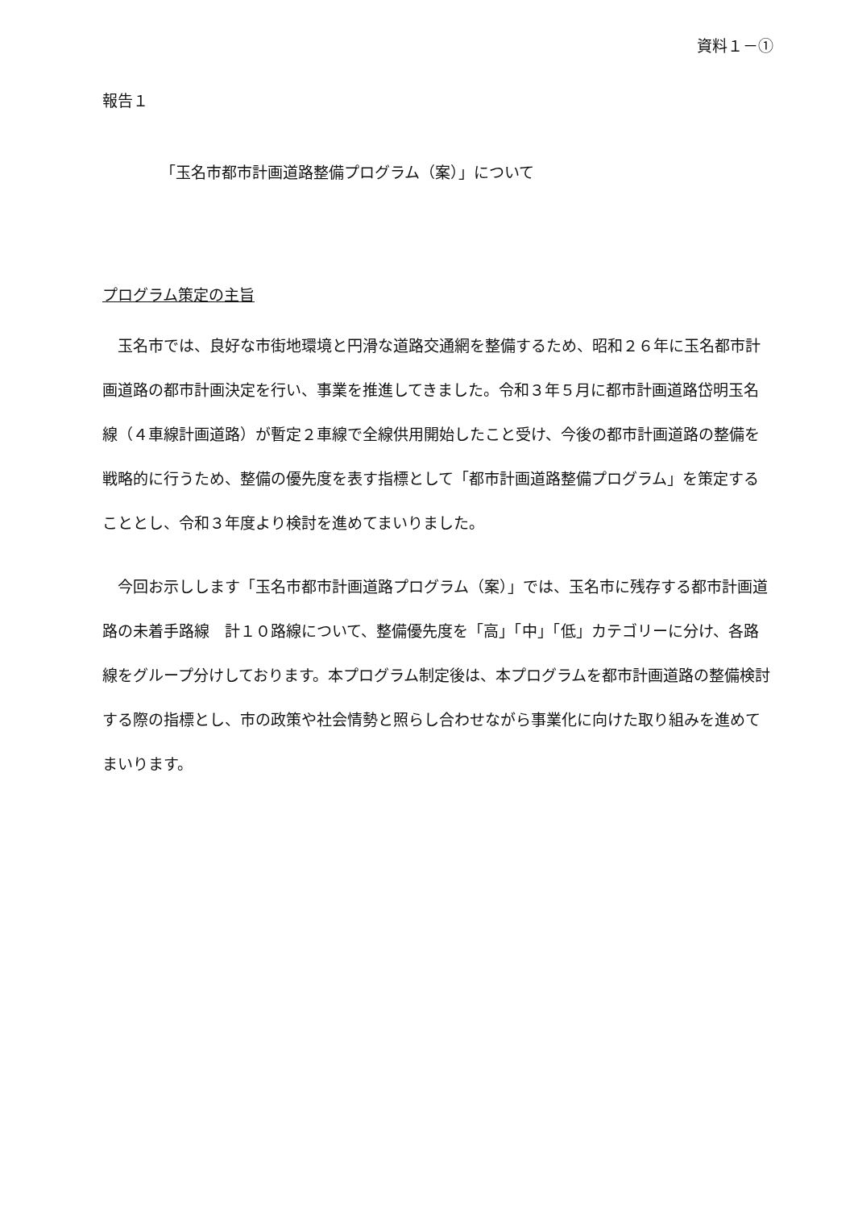資料１－①
報告１
「玉名市都市計画道路整備プログラム（案）」について
プログラム策定の主旨
玉名市では、良好な市街地環境と円滑な道路交通網を整備するため、昭和２６年に玉名都市計画道路の都市計画決定を行い、事業を推進してきました。令和３年５月に都市計画道路岱明玉名線（４車線計画道路）が暫定２車線で全線供用開始したこと受け、今後の都市計画道路の整備を戦略的に行うため、整備の優先度を表す指標として「都市計画道路整備プログラム」を策定することとし、令和３年度より検討を進めてまいりました。
今回お示しします「玉名市都市計画道路プログラム（案）」では、玉名市に残存する都市計画道路の未着手路線　計１０路線について、整備優先度を「高」「中」「低」カテゴリーに分け、各路線をグループ分けしております。本プログラム制定後は、本プログラムを都市計画道路の整備検討する際の指標とし、市の政策や社会情勢と照らし合わせながら事業化に向けた取り組みを進めてまいります。